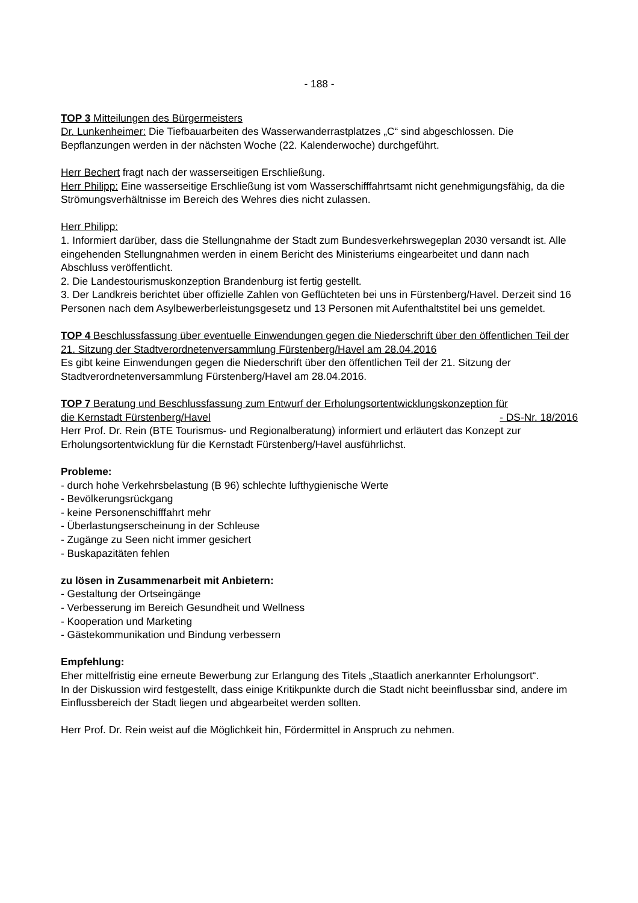- 188 -
TOP 3 Mitteilungen des Bürgermeisters
Dr. Lunkenheimer: Die Tiefbauarbeiten des Wasserwanderrastplatzes „C“ sind abgeschlossen. Die Bepflanzungen werden in der nächsten Woche (22. Kalenderwoche) durchgeführt.
Herr Bechert fragt nach der wasserseitigen Erschließung.
Herr Philipp: Eine wasserseitige Erschließung ist vom Wasserschifffahrtsamt nicht genehmigungsfähig, da die Strömungsverhältnisse im Bereich des Wehres dies nicht zulassen.
Herr Philipp:
1. Informiert darüber, dass die Stellungnahme der Stadt zum Bundesverkehrswegeplan 2030 versandt ist. Alle eingehenden Stellungnahmen werden in einem Bericht des Ministeriums eingearbeitet und dann nach Abschluss veröffentlicht.
2. Die Landestourismuskonzeption Brandenburg ist fertig gestellt.
3. Der Landkreis berichtet über offizielle Zahlen von Geflüchteten bei uns in Fürstenberg/Havel. Derzeit sind 16 Personen nach dem Asylbewerberleistungsgesetz und 13 Personen mit Aufenthaltstitel bei uns gemeldet.
TOP 4 Beschlussfassung über eventuelle Einwendungen gegen die Niederschrift über den öffentlichen Teil der 21. Sitzung der Stadtverordnetenversammlung Fürstenberg/Havel am 28.04.2016
Es gibt keine Einwendungen gegen die Niederschrift über den öffentlichen Teil der 21. Sitzung der Stadtverordnetenversammlung Fürstenberg/Havel am 28.04.2016.
TOP 7 Beratung und Beschlussfassung zum Entwurf der Erholungsortentwicklungskonzeption für
die Kernstadt Fürstenberg/Havel - DS-Nr. 18/2016
Herr Prof. Dr. Rein (BTE Tourismus- und Regionalberatung) informiert und erläutert das Konzept zur Erholungsortentwicklung für die Kernstadt Fürstenberg/Havel ausführlichst.
Probleme:
- durch hohe Verkehrsbelastung (B 96) schlechte lufthygienische Werte
- Bevölkerungsrückgang
- keine Personenschifffahrt mehr
- Überlastungserscheinung in der Schleuse
- Zugänge zu Seen nicht immer gesichert
- Buskapazitäten fehlen
zu lösen in Zusammenarbeit mit Anbietern:
- Gestaltung der Ortseingänge
- Verbesserung im Bereich Gesundheit und Wellness
- Kooperation und Marketing
- Gästekommunikation und Bindung verbessern
Empfehlung:
Eher mittelfristig eine erneute Bewerbung zur Erlangung des Titels „Staatlich anerkannter Erholungsort“.
In der Diskussion wird festgestellt, dass einige Kritikpunkte durch die Stadt nicht beeinflussbar sind, andere im Einflussbereich der Stadt liegen und abgearbeitet werden sollten.
Herr Prof. Dr. Rein weist auf die Möglichkeit hin, Fördermittel in Anspruch zu nehmen.